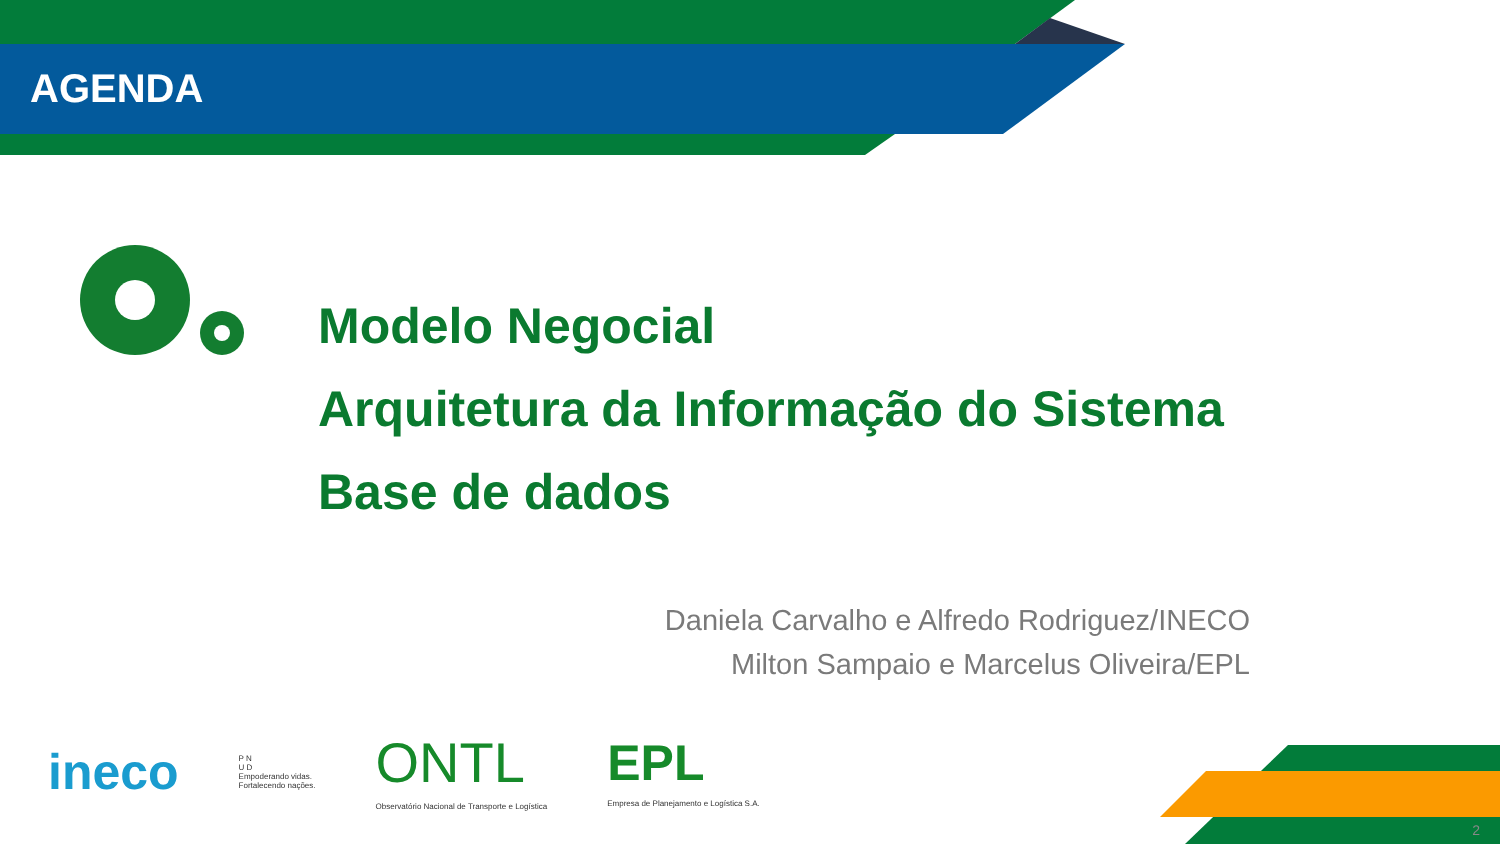AGENDA
Modelo Negocial
Arquitetura da Informação do Sistema
Base de dados
Daniela Carvalho e Alfredo Rodriguez/INECO
Milton Sampaio e Marcelus Oliveira/EPL
ineco P N
U D
Empoderando vidas.
Fortalecendo nações. ONTL
Observatório Nacional de Transporte e Logística EPL
Empresa de Planejamento e Logística S.A.
2